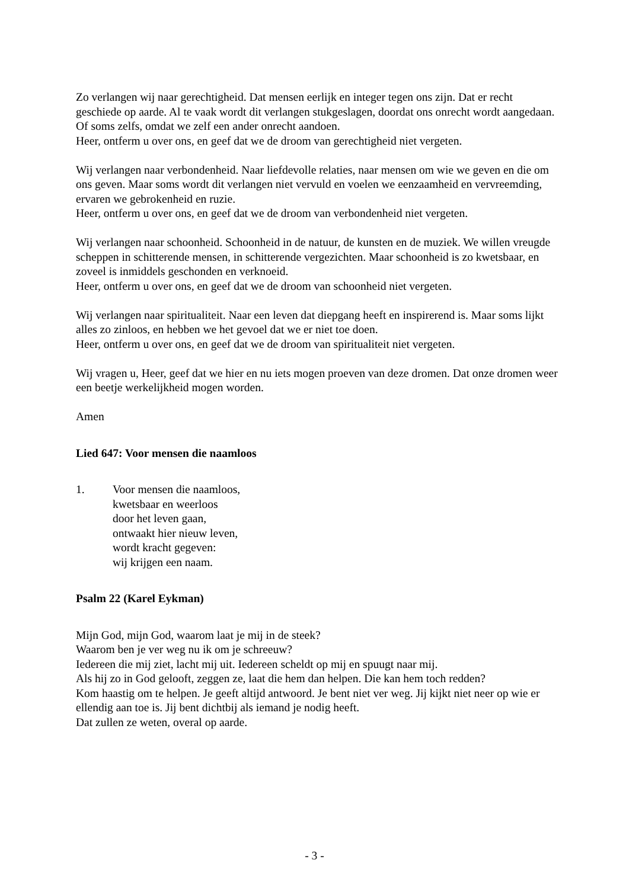Zo verlangen wij naar gerechtigheid. Dat mensen eerlijk en integer tegen ons zijn. Dat er recht geschiede op aarde. Al te vaak wordt dit verlangen stukgeslagen, doordat ons onrecht wordt aangedaan. Of soms zelfs, omdat we zelf een ander onrecht aandoen.
Heer, ontferm u over ons, en geef dat we de droom van gerechtigheid niet vergeten.
Wij verlangen naar verbondenheid. Naar liefdevolle relaties, naar mensen om wie we geven en die om ons geven. Maar soms wordt dit verlangen niet vervuld en voelen we eenzaamheid en vervreemding, ervaren we gebrokenheid en ruzie.
Heer, ontferm u over ons, en geef dat we de droom van verbondenheid niet vergeten.
Wij verlangen naar schoonheid. Schoonheid in de natuur, de kunsten en de muziek. We willen vreugde scheppen in schitterende mensen, in schitterende vergezichten. Maar schoonheid is zo kwetsbaar, en zoveel is inmiddels geschonden en verknoeid.
Heer, ontferm u over ons, en geef dat we de droom van schoonheid niet vergeten.
Wij verlangen naar spiritualiteit. Naar een leven dat diepgang heeft en inspirerend is. Maar soms lijkt alles zo zinloos, en hebben we het gevoel dat we er niet toe doen.
Heer, ontferm u over ons, en geef dat we de droom van spiritualiteit niet vergeten.
Wij vragen u, Heer, geef dat we hier en nu iets mogen proeven van deze dromen. Dat onze dromen weer een beetje werkelijkheid mogen worden.
Amen
Lied 647: Voor mensen die naamloos
1. Voor mensen die naamloos,
kwetsbaar en weerloos
door het leven gaan,
ontwaakt hier nieuw leven,
wordt kracht gegeven:
wij krijgen een naam.
Psalm 22 (Karel Eykman)
Mijn God, mijn God, waarom laat je mij in de steek?
Waarom ben je ver weg nu ik om je schreeuw?
Iedereen die mij ziet, lacht mij uit. Iedereen scheldt op mij en spuugt naar mij.
Als hij zo in God gelooft, zeggen ze, laat die hem dan helpen. Die kan hem toch redden?
Kom haastig om te helpen. Je geeft altijd antwoord. Je bent niet ver weg. Jij kijkt niet neer op wie er ellendig aan toe is. Jij bent dichtbij als iemand je nodig heeft.
Dat zullen ze weten, overal op aarde.
- 3 -